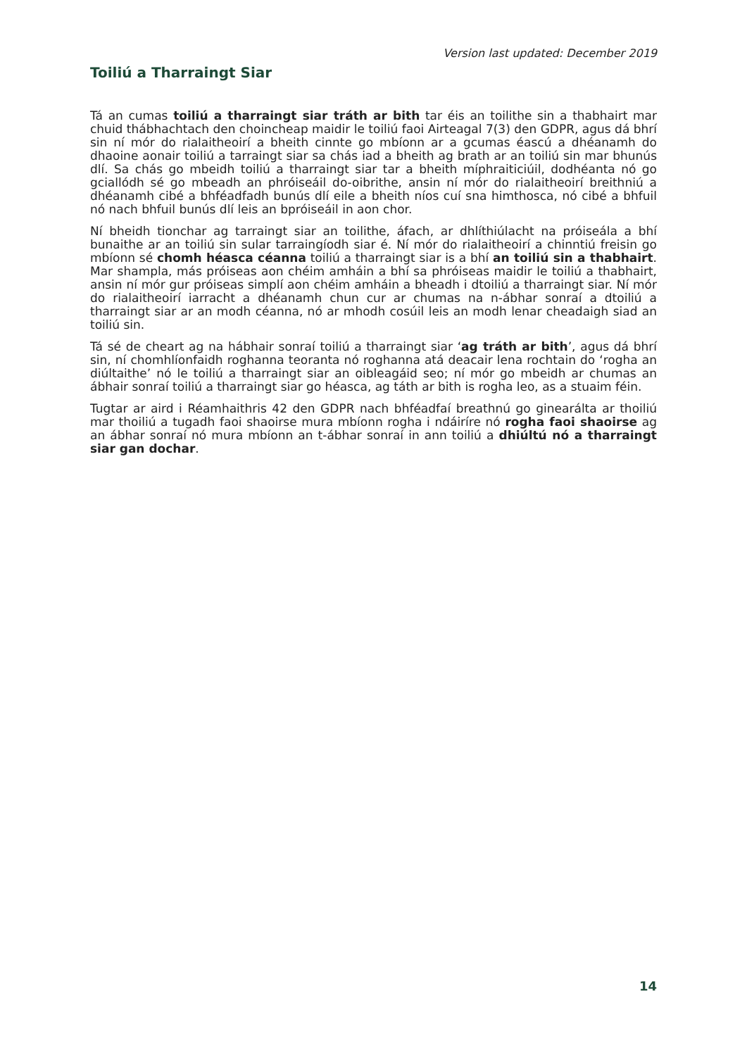Version last updated: December 2019
Toiliú a Tharraingt Siar
Tá an cumas toiliú a tharraingt siar tráth ar bith tar éis an toilithe sin a thabhairt mar chuid thábhachtach den choincheap maidir le toiliú faoi Airteagal 7(3) den GDPR, agus dá bhrí sin ní mór do rialaitheoirí a bheith cinnte go mbíonn ar a gcumas éascú a dhéanamh do dhaoine aonair toiliú a tarraingt siar sa chás iad a bheith ag brath ar an toiliú sin mar bhunús dlí. Sa chás go mbeidh toiliú a tharraingt siar tar a bheith míphraiticiúil, dodhéanta nó go gciallódh sé go mbeadh an phróiseáil do-oibrithe, ansin ní mór do rialaitheoirí breithniú a dhéanamh cibé a bhféadfadh bunús dlí eile a bheith níos cuí sna himthosca, nó cibé a bhfuil nó nach bhfuil bunús dlí leis an bpróiseáil in aon chor.
Ní bheidh tionchar ag tarraingt siar an toilithe, áfach, ar dhlíthiúlacht na próiseála a bhí bunaithe ar an toiliú sin sular tarraingíodh siar é. Ní mór do rialaitheoirí a chinntiú freisin go mbíonn sé chomh héasca céanna toiliú a tharraingt siar is a bhí an toiliú sin a thabhairt. Mar shampla, más próiseas aon chéim amháin a bhí sa phróiseas maidir le toiliú a thabhairt, ansin ní mór gur próiseas simplí aon chéim amháin a bheadh i dtoiliú a tharraingt siar. Ní mór do rialaitheoirí iarracht a dhéanamh chun cur ar chumas na n-ábhar sonraí a dtoiliú a tharraingt siar ar an modh céanna, nó ar mhodh cosúil leis an modh lenar cheadaigh siad an toiliú sin.
Tá sé de cheart ag na hábhair sonraí toiliú a tharraingt siar ‘ag tráth ar bith’, agus dá bhrí sin, ní chomhlíonfaidh roghanna teoranta nó roghanna atá deacair lena rochtain do ‘rogha an diúltaithe’ nó le toiliú a tharraingt siar an oibleagáid seo; ní mór go mbeidh ar chumas an ábhair sonraí toiliú a tharraingt siar go héasca, ag táth ar bith is rogha leo, as a stuaim féin.
Tugtar ar aird i Réamhaithris 42 den GDPR nach bhféadfaí breathnú go ginearálta ar thoiliú mar thoiliú a tugadh faoi shaoirse mura mbíonn rogha i ndáiríre nó rogha faoi shaoirse ag an ábhar sonraí nó mura mbíonn an t-ábhar sonraí in ann toiliú a dhiúltú nó a tharraingt siar gan dochar.
14